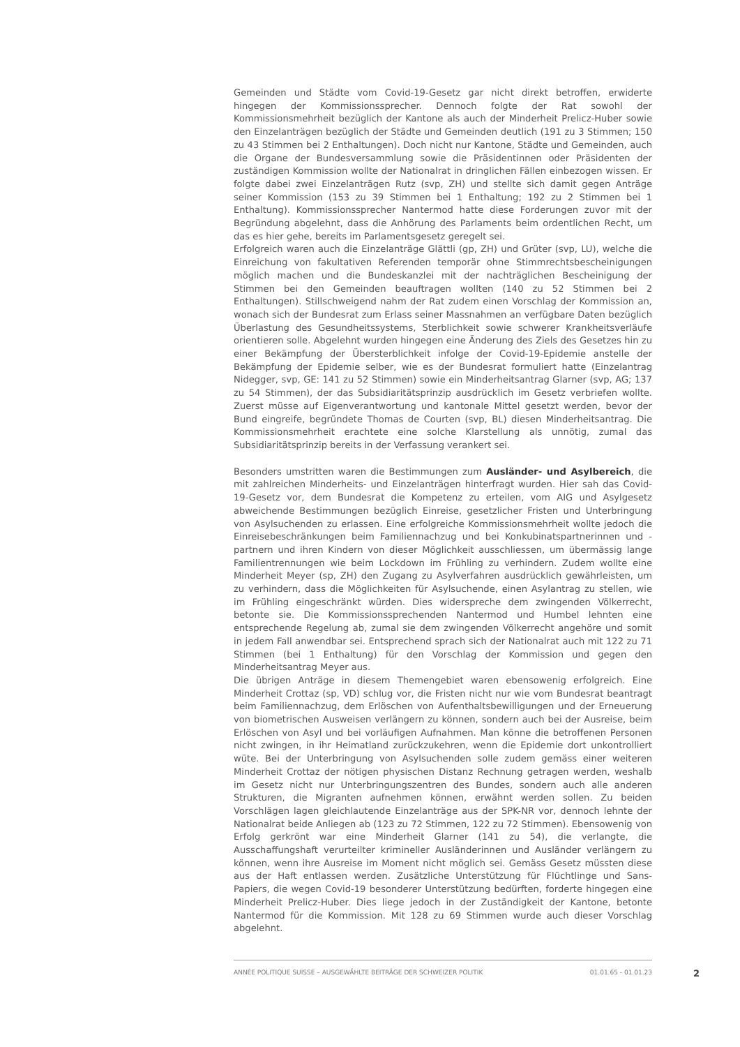Gemeinden und Städte vom Covid-19-Gesetz gar nicht direkt betroffen, erwiderte hingegen der Kommissionssprecher. Dennoch folgte der Rat sowohl der Kommissionsmehrheit bezüglich der Kantone als auch der Minderheit Prelicz-Huber sowie den Einzelanträgen bezüglich der Städte und Gemeinden deutlich (191 zu 3 Stimmen; 150 zu 43 Stimmen bei 2 Enthaltungen). Doch nicht nur Kantone, Städte und Gemeinden, auch die Organe der Bundesversammlung sowie die Präsidentinnen oder Präsidenten der zuständigen Kommission wollte der Nationalrat in dringlichen Fällen einbezogen wissen. Er folgte dabei zwei Einzelanträgen Rutz (svp, ZH) und stellte sich damit gegen Anträge seiner Kommission (153 zu 39 Stimmen bei 1 Enthaltung; 192 zu 2 Stimmen bei 1 Enthaltung). Kommissionssprecher Nantermod hatte diese Forderungen zuvor mit der Begründung abgelehnt, dass die Anhörung des Parlaments beim ordentlichen Recht, um das es hier gehe, bereits im Parlamentsgesetz geregelt sei.
Erfolgreich waren auch die Einzelanträge Glättli (gp, ZH) und Grüter (svp, LU), welche die Einreichung von fakultativen Referenden temporär ohne Stimmrechtsbescheinigungen möglich machen und die Bundeskanzlei mit der nachträglichen Bescheinigung der Stimmen bei den Gemeinden beauftragen wollten (140 zu 52 Stimmen bei 2 Enthaltungen). Stillschweigend nahm der Rat zudem einen Vorschlag der Kommission an, wonach sich der Bundesrat zum Erlass seiner Massnahmen an verfügbare Daten bezüglich Überlastung des Gesundheitssystems, Sterblichkeit sowie schwerer Krankheitsverläufe orientieren solle. Abgelehnt wurden hingegen eine Änderung des Ziels des Gesetzes hin zu einer Bekämpfung der Übersterblichkeit infolge der Covid-19-Epidemie anstelle der Bekämpfung der Epidemie selber, wie es der Bundesrat formuliert hatte (Einzelantrag Nidegger, svp, GE: 141 zu 52 Stimmen) sowie ein Minderheitsantrag Glarner (svp, AG; 137 zu 54 Stimmen), der das Subsidiaritätsprinzip ausdrücklich im Gesetz verbriefen wollte. Zuerst müsse auf Eigenverantwortung und kantonale Mittel gesetzt werden, bevor der Bund eingreife, begründete Thomas de Courten (svp, BL) diesen Minderheitsantrag. Die Kommissionsmehrheit erachtete eine solche Klarstellung als unnötig, zumal das Subsidiaritätsprinzip bereits in der Verfassung verankert sei.
Besonders umstritten waren die Bestimmungen zum Ausländer- und Asylbereich, die mit zahlreichen Minderheits- und Einzelanträgen hinterfragt wurden. Hier sah das Covid-19-Gesetz vor, dem Bundesrat die Kompetenz zu erteilen, vom AIG und Asylgesetz abweichende Bestimmungen bezüglich Einreise, gesetzlicher Fristen und Unterbringung von Asylsuchenden zu erlassen. Eine erfolgreiche Kommissionsmehrheit wollte jedoch die Einreisebeschränkungen beim Familiennachzug und bei Konkubinatspartnerinnen und -partnern und ihren Kindern von dieser Möglichkeit ausschliessen, um übermässig lange Familientrennungen wie beim Lockdown im Frühling zu verhindern. Zudem wollte eine Minderheit Meyer (sp, ZH) den Zugang zu Asylverfahren ausdrücklich gewährleisten, um zu verhindern, dass die Möglichkeiten für Asylsuchende, einen Asylantrag zu stellen, wie im Frühling eingeschränkt würden. Dies widerspreche dem zwingenden Völkerrecht, betonte sie. Die Kommissionssprechenden Nantermod und Humbel lehnten eine entsprechende Regelung ab, zumal sie dem zwingenden Völkerrecht angehöre und somit in jedem Fall anwendbar sei. Entsprechend sprach sich der Nationalrat auch mit 122 zu 71 Stimmen (bei 1 Enthaltung) für den Vorschlag der Kommission und gegen den Minderheitsantrag Meyer aus.
Die übrigen Anträge in diesem Themengebiet waren ebensowenig erfolgreich. Eine Minderheit Crottaz (sp, VD) schlug vor, die Fristen nicht nur wie vom Bundesrat beantragt beim Familiennachzug, dem Erlöschen von Aufenthaltsbewilligungen und der Erneuerung von biometrischen Ausweisen verlängern zu können, sondern auch bei der Ausreise, beim Erlöschen von Asyl und bei vorläufigen Aufnahmen. Man könne die betroffenen Personen nicht zwingen, in ihr Heimatland zurückzukehren, wenn die Epidemie dort unkontrolliert wüte. Bei der Unterbringung von Asylsuchenden solle zudem gemäss einer weiteren Minderheit Crottaz der nötigen physischen Distanz Rechnung getragen werden, weshalb im Gesetz nicht nur Unterbringungszentren des Bundes, sondern auch alle anderen Strukturen, die Migranten aufnehmen können, erwähnt werden sollen. Zu beiden Vorschlägen lagen gleichlautende Einzelanträge aus der SPK-NR vor, dennoch lehnte der Nationalrat beide Anliegen ab (123 zu 72 Stimmen, 122 zu 72 Stimmen). Ebensowenig von Erfolg gerkrönt war eine Minderheit Glarner (141 zu 54), die verlangte, die Ausschaffungshaft verurteilter krimineller Ausländerinnen und Ausländer verlängern zu können, wenn ihre Ausreise im Moment nicht möglich sei. Gemäss Gesetz müssten diese aus der Haft entlassen werden. Zusätzliche Unterstützung für Flüchtlinge und Sans-Papiers, die wegen Covid-19 besonderer Unterstützung bedürften, forderte hingegen eine Minderheit Prelicz-Huber. Dies liege jedoch in der Zuständigkeit der Kantone, betonte Nantermod für die Kommission. Mit 128 zu 69 Stimmen wurde auch dieser Vorschlag abgelehnt.
ANNÉE POLITIQUE SUISSE – AUSGEWÄHLTE BEITRÄGE DER SCHWEIZER POLITIK 01.01.65 - 01.01.23
2